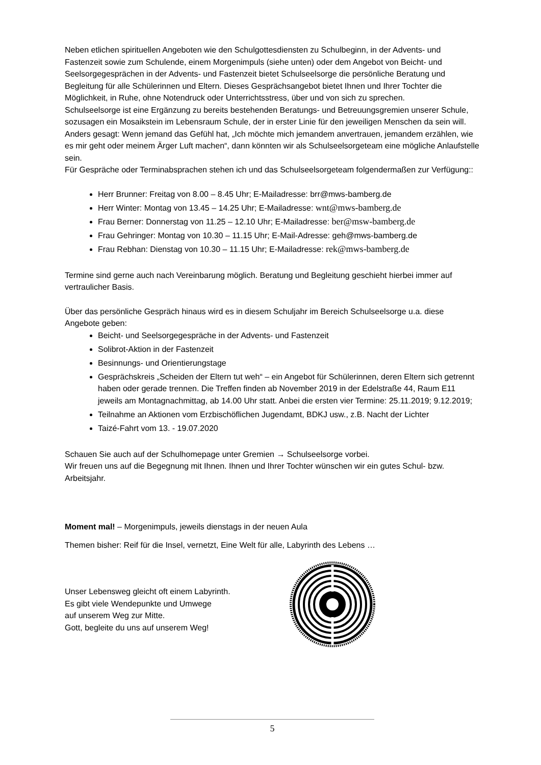Neben etlichen spirituellen Angeboten wie den Schulgottesdiensten zu Schulbeginn, in der Advents- und Fastenzeit sowie zum Schulende, einem Morgenimpuls (siehe unten) oder dem Angebot von Beicht- und Seelsorgegesprächen in der Advents- und Fastenzeit bietet Schulseelsorge die persönliche Beratung und Begleitung für alle Schülerinnen und Eltern. Dieses Gesprächsangebot bietet Ihnen und Ihrer Tochter die Möglichkeit, in Ruhe, ohne Notendruck oder Unterrichtsstress, über und von sich zu sprechen.
Schulseelsorge ist eine Ergänzung zu bereits bestehenden Beratungs- und Betreuungsgremien unserer Schule, sozusagen ein Mosaikstein im Lebensraum Schule, der in erster Linie für den jeweiligen Menschen da sein will. Anders gesagt: Wenn jemand das Gefühl hat, „Ich möchte mich jemandem anvertrauen, jemandem erzählen, wie es mir geht oder meinem Ärger Luft machen“, dann könnten wir als Schulseelsorgeteam eine mögliche Anlaufstelle sein.
Für Gespräche oder Terminabsprachen stehen ich und das Schulseelsorgeteam folgendermaßen zur Verfügung::
Herr Brunner: Freitag von 8.00 – 8.45 Uhr; E-Mailadresse: brr@mws-bamberg.de
Herr Winter: Montag von 13.45 – 14.25 Uhr; E-Mailadresse: wnt@mws-bamberg.de
Frau Berner: Donnerstag von 11.25 – 12.10 Uhr; E-Mailadresse: ber@msw-bamberg.de
Frau Gehringer: Montag von 10.30 – 11.15 Uhr; E-Mail-Adresse: geh@mws-bamberg.de
Frau Rebhan: Dienstag von 10.30 – 11.15 Uhr; E-Mailadresse: rek@mws-bamberg.de
Termine sind gerne auch nach Vereinbarung möglich. Beratung und Begleitung geschieht hierbei immer auf vertraulicher Basis.
Über das persönliche Gespräch hinaus wird es in diesem Schuljahr im Bereich Schulseelsorge u.a. diese Angebote geben:
Beicht- und Seelsorgegespräche in der Advents- und Fastenzeit
Solibrot-Aktion in der Fastenzeit
Besinnungs- und Orientierungstage
Gesprächskreis „Scheiden der Eltern tut weh“ – ein Angebot für Schülerinnen, deren Eltern sich getrennt haben oder gerade trennen. Die Treffen finden ab November 2019 in der Edelstraße 44, Raum E11 jeweils am Montagnachmittag, ab 14.00 Uhr statt. Anbei die ersten vier Termine: 25.11.2019; 9.12.2019;
Teilnahme an Aktionen vom Erzbischöflichen Jugendamt, BDKJ usw., z.B. Nacht der Lichter
Taizé-Fahrt vom 13. - 19.07.2020
Schauen Sie auch auf der Schulhomepage unter Gremien → Schulseelsorge vorbei.
Wir freuen uns auf die Begegnung mit Ihnen. Ihnen und Ihrer Tochter wünschen wir ein gutes Schul- bzw. Arbeitsjahr.
Moment mal! – Morgenimpuls, jeweils dienstags in der neuen Aula
Themen bisher: Reif für die Insel, vernetzt, Eine Welt für alle, Labyrinth des Lebens …
Unser Lebensweg gleicht oft einem Labyrinth.
Es gibt viele Wendepunkte und Umwege
auf unserem Weg zur Mitte.
Gott, begleite du uns auf unserem Weg!
5